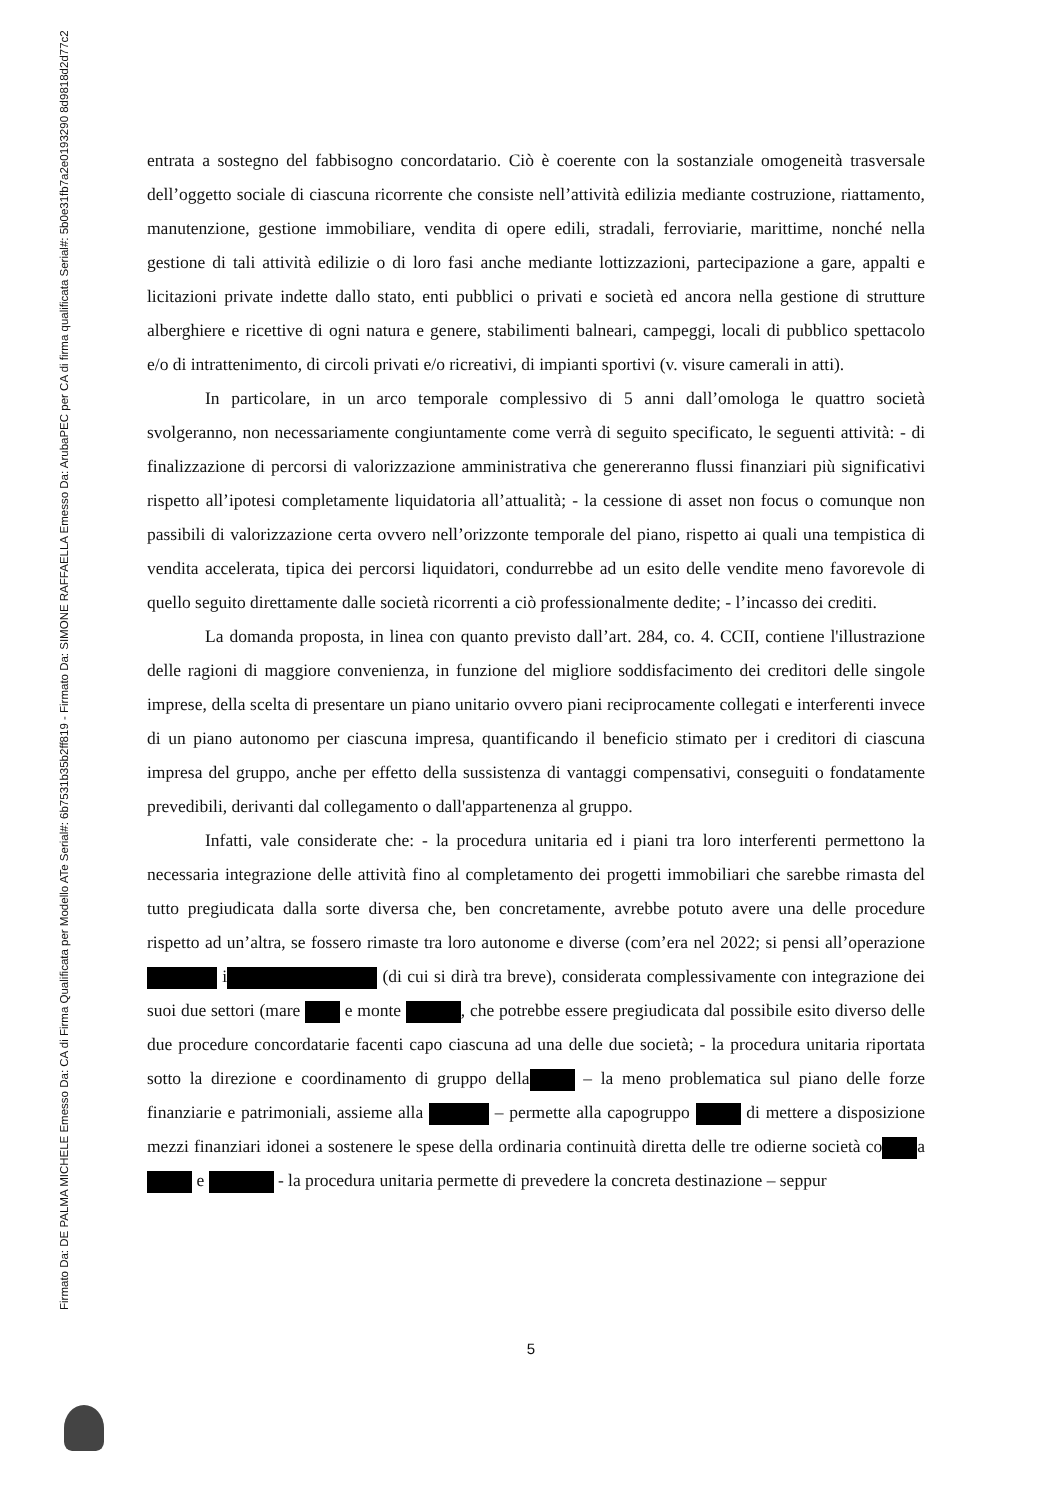Firmato Da: DE PALMA MICHELE Emesso Da: CA di Firma Qualificata per Modello ATe Serial#: 6b7531b35b2ff819 - Firmato Da: SIMONE RAFFAELLA Emesso Da: ArubaPEC per CA di firma qualificata Serial#: 5b0e31fb7a2e0193290 8d9818d2d77c2
entrata a sostegno del fabbisogno concordatario. Ciò è coerente con la sostanziale omogeneità trasversale dell’oggetto sociale di ciascuna ricorrente che consiste nell’attività edilizia mediante costruzione, riattamento, manutenzione, gestione immobiliare, vendita di opere edili, stradali, ferroviarie, marittime, nonché nella gestione di tali attività edilizie o di loro fasi anche mediante lottizzazioni, partecipazione a gare, appalti e licitazioni private indette dallo stato, enti pubblici o privati e società ed ancora nella gestione di strutture alberghiere e ricettive di ogni natura e genere, stabilimenti balneari, campeggi, locali di pubblico spettacolo e/o di intrattenimento, di circoli privati e/o ricreativi, di impianti sportivi (v. visure camerali in atti).
In particolare, in un arco temporale complessivo di 5 anni dall’omologa le quattro società svolgeranno, non necessariamente congiuntamente come verrà di seguito specificato, le seguenti attività: - di finalizzazione di percorsi di valorizzazione amministrativa che genereranno flussi finanziari più significativi rispetto all’ipotesi completamente liquidatoria all’attualità; - la cessione di asset non focus o comunque non passibili di valorizzazione certa ovvero nell’orizzonte temporale del piano, rispetto ai quali una tempistica di vendita accelerata, tipica dei percorsi liquidatori, condurrebbe ad un esito delle vendite meno favorevole di quello seguito direttamente dalle società ricorrenti a ciò professionalmente dedite; - l’incasso dei crediti.
La domanda proposta, in linea con quanto previsto dall’art. 284, co. 4. CCII, contiene l'illustrazione delle ragioni di maggiore convenienza, in funzione del migliore soddisfacimento dei creditori delle singole imprese, della scelta di presentare un piano unitario ovvero piani reciprocamente collegati e interferenti invece di un piano autonomo per ciascuna impresa, quantificando il beneficio stimato per i creditori di ciascuna impresa del gruppo, anche per effetto della sussistenza di vantaggi compensativi, conseguiti o fondatamente prevedibili, derivanti dal collegamento o dall'appartenenza al gruppo.
Infatti, vale considerate che: - la procedura unitaria ed i piani tra loro interferenti permettono la necessaria integrazione delle attività fino al completamento dei progetti immobiliari che sarebbe rimasta del tutto pregiudicata dalla sorte diversa che, ben concretamente, avrebbe potuto avere una delle procedure rispetto ad un’altra, se fossero rimaste tra loro autonome e diverse (com’era nel 2022; si pensi all’operazione i (di cui si dirà tra breve), considerata complessivamente con integrazione dei suoi due settori (mare e monte , che potrebbe essere pregiudicata dal possibile esito diverso delle due procedure concordatarie facenti capo ciascuna ad una delle due società; - la procedura unitaria riportata sotto la direzione e coordinamento di gruppo della – la meno problematica sul piano delle forze finanziarie e patrimoniali, assieme alla – permette alla capogruppo di mettere a disposizione mezzi finanziari idonei a sostenere le spese della ordinaria continuità diretta delle tre odierne società co a e - la procedura unitaria permette di prevedere la concreta destinazione – seppur
5